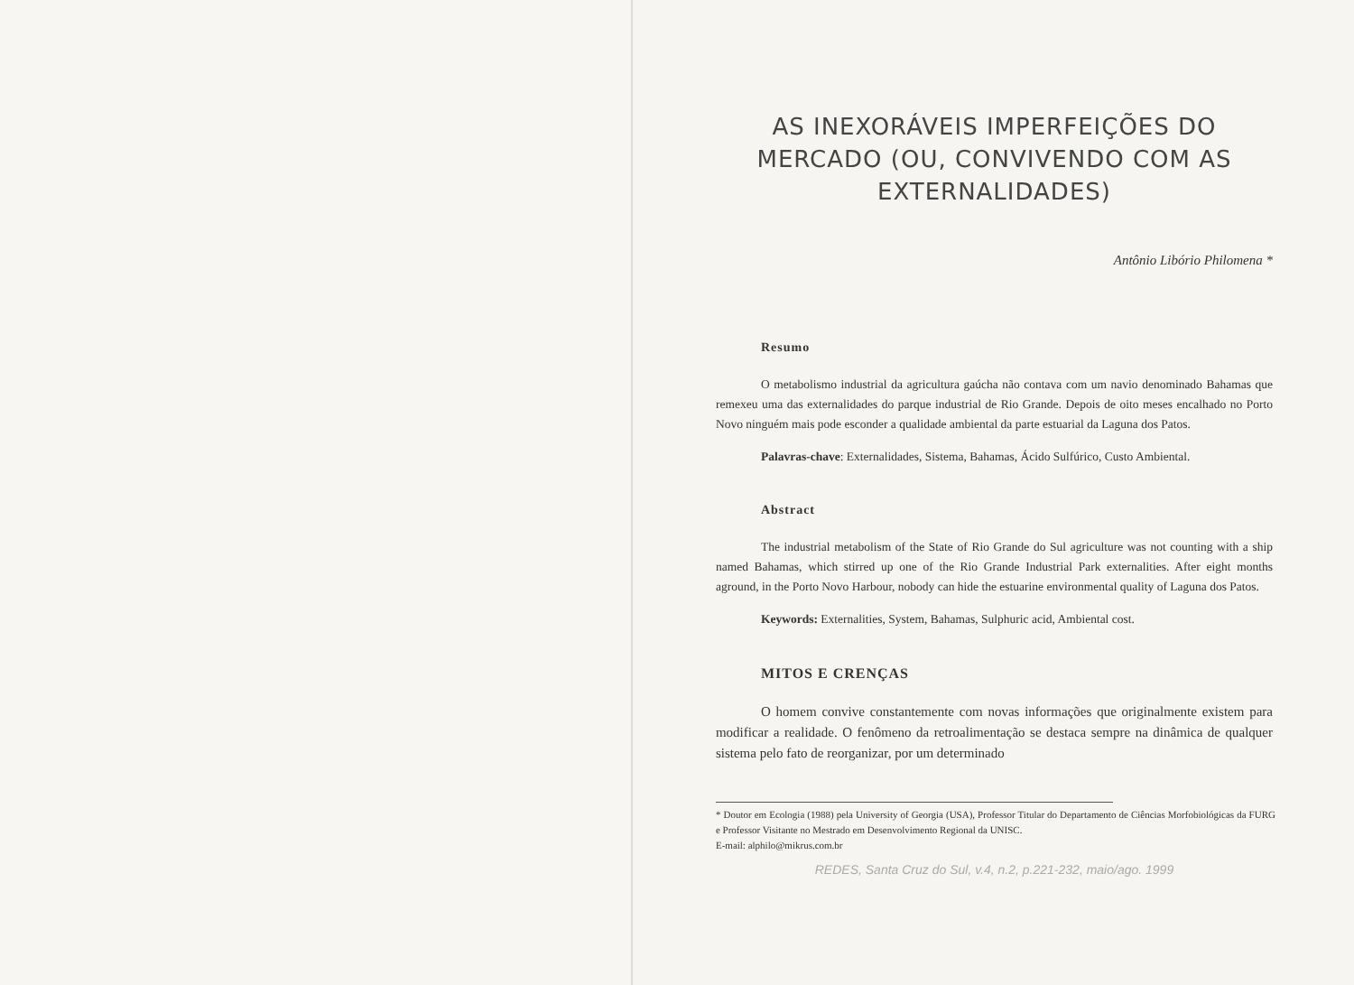AS INEXORÁVEIS IMPERFEIÇÕES DO MERCADO (OU, CONVIVENDO COM AS EXTERNALIDADES)
Antônio Libório Philomena *
Resumo
O metabolismo industrial da agricultura gaúcha não contava com um navio denominado Bahamas que remexeu uma das externalidades do parque industrial de Rio Grande. Depois de oito meses encalhado no Porto Novo ninguém mais pode esconder a qualidade ambiental da parte estuarial da Laguna dos Patos.
Palavras-chave: Externalidades, Sistema, Bahamas, Ácido Sulfúrico, Custo Ambiental.
Abstract
The industrial metabolism of the State of Rio Grande do Sul agriculture was not counting with a ship named Bahamas, which stirred up one of the Rio Grande Industrial Park externalities. After eight months aground, in the Porto Novo Harbour, nobody can hide the estuarine environmental quality of Laguna dos Patos.
Keywords: Externalities, System, Bahamas, Sulphuric acid, Ambiental cost.
MITOS E CRENÇAS
O homem convive constantemente com novas informações que originalmente existem para modificar a realidade. O fenômeno da retroalimentação se destaca sempre na dinâmica de qualquer sistema pelo fato de reorganizar, por um determinado
* Doutor em Ecologia (1988) pela University of Georgia (USA), Professor Titular do Departamento de Ciências Morfobiológicas da FURG e Professor Visitante no Mestrado em Desenvolvimento Regional da UNISC.
E-mail: alphilo@mikrus.com.br
REDES, Santa Cruz do Sul, v.4, n.2, p.221-232, maio/ago. 1999